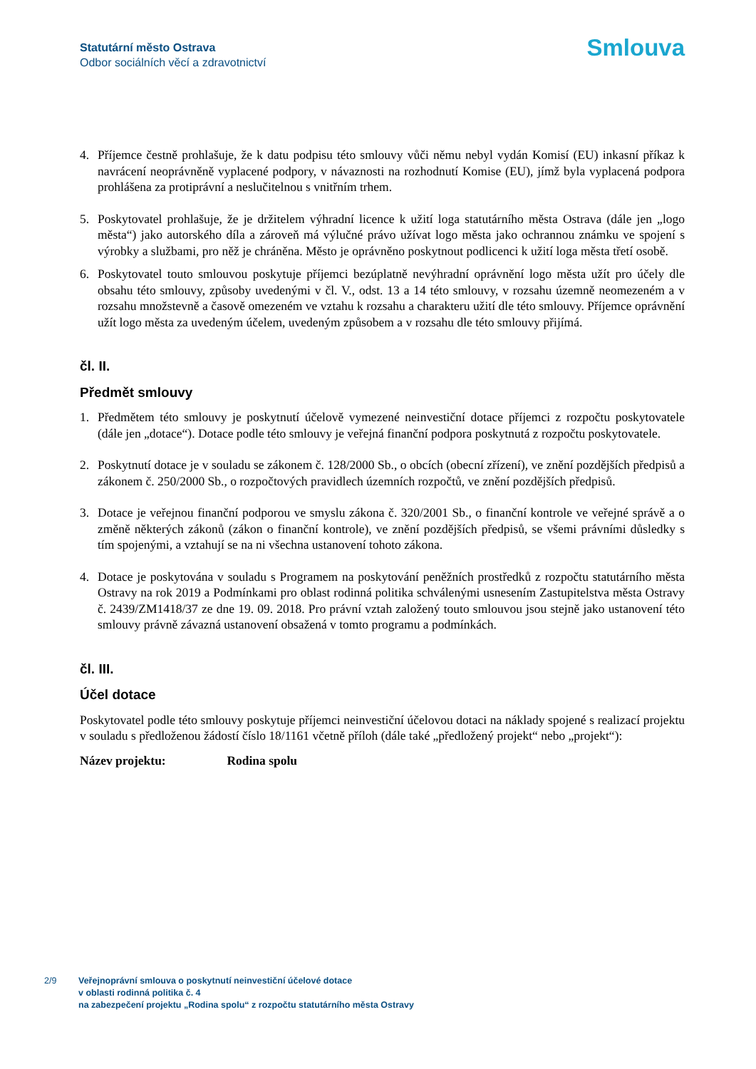Statutární město Ostrava
Odbor sociálních věcí a zdravotnictví
Smlouva
4. Příjemce čestně prohlašuje, že k datu podpisu této smlouvy vůči němu nebyl vydán Komisí (EU) inkasní příkaz k navrácení neoprávněně vyplacené podpory, v návaznosti na rozhodnutí Komise (EU), jímž byla vyplacená podpora prohlášena za protiprávní a neslučitelnou s vnitřním trhem.
5. Poskytovatel prohlašuje, že je držitelem výhradní licence k užití loga statutárního města Ostrava (dále jen „logo města“) jako autorského díla a zároveň má výlučné právo užívat logo města jako ochrannou známku ve spojení s výrobky a službami, pro něž je chráněna. Město je oprávněno poskytnout podlicenci k užití loga města třetí osobě.
6. Poskytovatel touto smlouvou poskytuje příjemci bezúplatně nevýhradní oprávnění logo města užít pro účely dle obsahu této smlouvy, způsoby uvedenými v čl. V., odst. 13 a 14 této smlouvy, v rozsahu územně neomezeném a v rozsahu množstevně a časově omezeném ve vztahu k rozsahu a charakteru užití dle této smlouvy. Příjemce oprávnění užít logo města za uvedeným účelem, uvedeným způsobem a v rozsahu dle této smlouvy přijímá.
čl. II.
Předmět smlouvy
1. Předmětem této smlouvy je poskytnutí účelově vymezené neinvestiční dotace příjemci z rozpočtu poskytovatele (dále jen „dotace“). Dotace podle této smlouvy je veřejná finanční podpora poskytnutá z rozpočtu poskytovatele.
2. Poskytnutí dotace je v souladu se zákonem č. 128/2000 Sb., o obcích (obecní zřízení), ve znění pozdějších předpisů a zákonem č. 250/2000 Sb., o rozpočtových pravidlech územních rozpočtů, ve znění pozdějších předpisů.
3. Dotace je veřejnou finanční podporou ve smyslu zákona č. 320/2001 Sb., o finanční kontrole ve veřejné správě a o změně některých zákonů (zákon o finanční kontrole), ve znění pozdějších předpisů, se všemi právními důsledky s tím spojenými, a vztahují se na ni všechna ustanovení tohoto zákona.
4. Dotace je poskytována v souladu s Programem na poskytování peněžních prostředků z rozpočtu statutárního města Ostravy na rok 2019 a Podmínkami pro oblast rodinná politika schválenými usnesením Zastupitelstva města Ostravy č. 2439/ZM1418/37 ze dne 19. 09. 2018. Pro právní vztah založený touto smlouvou jsou stejně jako ustanovení této smlouvy právně závazná ustanovení obsažená v tomto programu a podmínkách.
čl. III.
Účel dotace
Poskytovatel podle této smlouvy poskytuje příjemci neinvestiční účelovou dotaci na náklady spojené s realizací projektu v souladu s předloženou žádostí číslo 18/1161 včetně příloh (dále také „předložený projekt“ nebo „projekt“):
Název projektu: Rodina spolu
2/9 Veřejnoprávní smlouva o poskytnutí neinvestiční účelové dotace
v oblasti rodinná politika č. 4
na zabezpečení projektu „Rodina spolu“ z rozpočtu statutárního města Ostravy